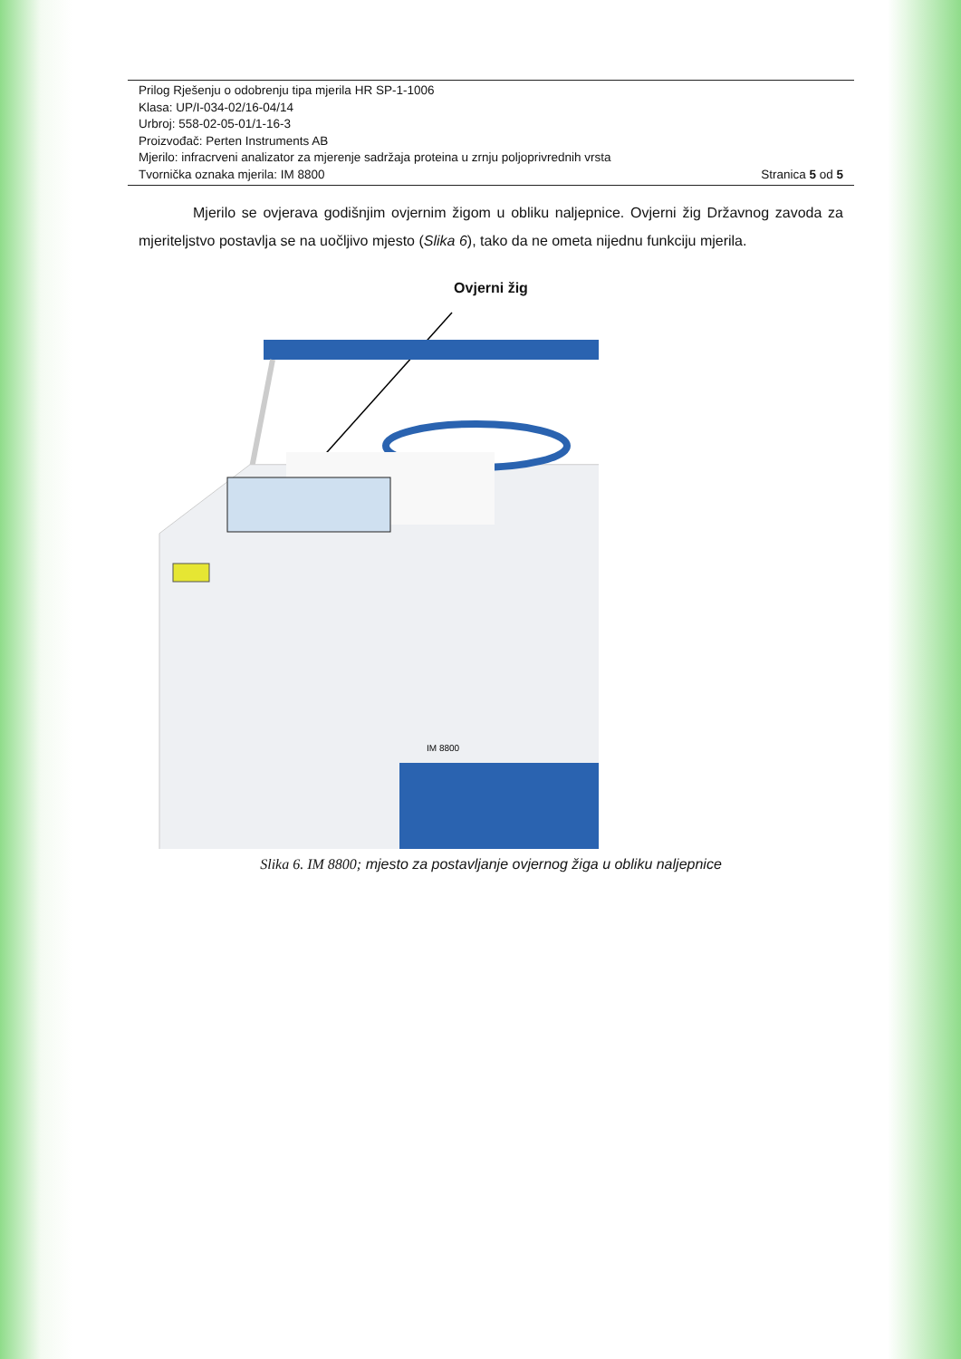Prilog Rješenju o odobrenju tipa mjerila HR SP-1-1006
Klasa: UP/I-034-02/16-04/14
Urbroj: 558-02-05-01/1-16-3
Proizvođač: Perten Instruments AB
Mjerilo: infracrveni analizator za mjerenje sadržaja proteina u zrnju poljoprivrednih vrsta
Tvornička oznaka mjerila: IM 8800 Stranica 5 od 5
Mjerilo se ovjerava godišnjim ovjernim žigom u obliku naljepnice. Ovjerni žig Državnog zavoda za mjeriteljstvo postavlja se na uočljivo mjesto (Slika 6), tako da ne ometa nijednu funkciju mjerila.
Ovjerni žig
IM 8800
Slika 6. IM 8800; mjesto za postavljanje ovjernog žiga u obliku naljepnice